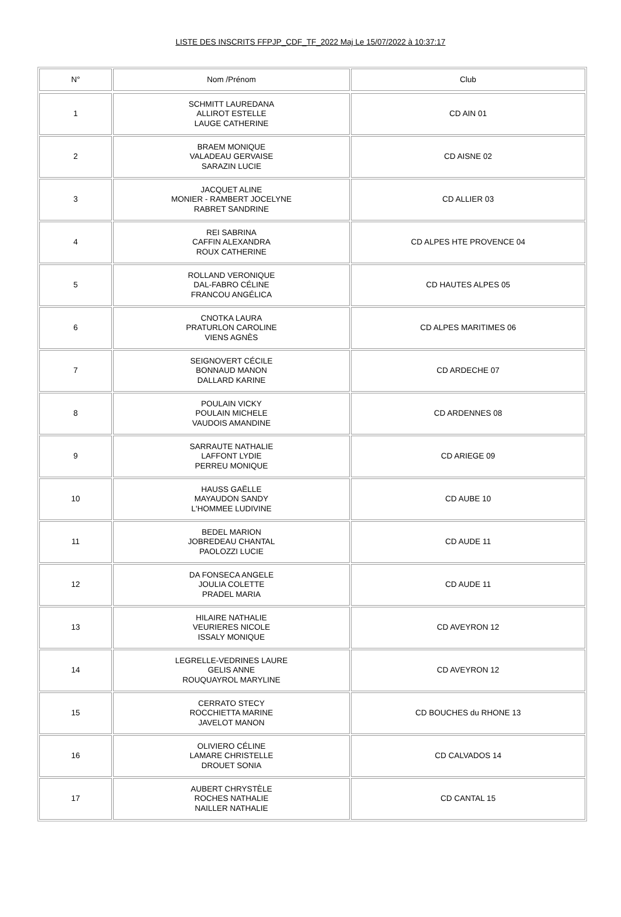LISTE DES INSCRITS FFPJP_CDF_TF_2022 Maj Le 15/07/2022 à 10:37:17
| N° | Nom /Prénom | Club |
| --- | --- | --- |
| 1 | SCHMITT LAUREDANA ALLIROT ESTELLE LAUGE CATHERINE | CD AIN 01 |
| 2 | BRAEM MONIQUE VALADEAU GERVAISE SARAZIN LUCIE | CD AISNE 02 |
| 3 | JACQUET ALINE MONIER - RAMBERT JOCELYNE RABRET SANDRINE | CD ALLIER 03 |
| 4 | REI SABRINA CAFFIN ALEXANDRA ROUX CATHERINE | CD ALPES HTE PROVENCE 04 |
| 5 | ROLLAND VERONIQUE DAL-FABRO CÉLINE FRANCOU ANGÉLICA | CD HAUTES ALPES 05 |
| 6 | CNOTKA LAURA PRATURLON CAROLINE VIENS AGNÈS | CD ALPES MARITIMES 06 |
| 7 | SEIGNOVERT CÉCILE BONNAUD MANON DALLARD KARINE | CD ARDECHE 07 |
| 8 | POULAIN VICKY POULAIN MICHELE VAUDOIS AMANDINE | CD ARDENNES 08 |
| 9 | SARRAUTE NATHALIE LAFFONT LYDIE PERREU MONIQUE | CD ARIEGE 09 |
| 10 | HAUSS GAËLLE MAYAUDON SANDY L'HOMMEE LUDIVINE | CD AUBE 10 |
| 11 | BEDEL MARION JOBREDEAU CHANTAL PAOLOZZI LUCIE | CD AUDE 11 |
| 12 | DA FONSECA ANGELE JOULIA COLETTE PRADEL MARIA | CD AUDE 11 |
| 13 | HILAIRE NATHALIE VEURIERES NICOLE ISSALY MONIQUE | CD AVEYRON 12 |
| 14 | LEGRELLE-VEDRINES LAURE GELIS ANNE ROUQUAYROL MARYLINE | CD AVEYRON 12 |
| 15 | CERRATO STECY ROCCHIETTA MARINE JAVELOT MANON | CD BOUCHES du RHONE 13 |
| 16 | OLIVIERO CÉLINE LAMARE CHRISTELLE DROUET SONIA | CD CALVADOS 14 |
| 17 | AUBERT CHRYSTÈLE ROCHES NATHALIE NAILLER NATHALIE | CD CANTAL 15 |